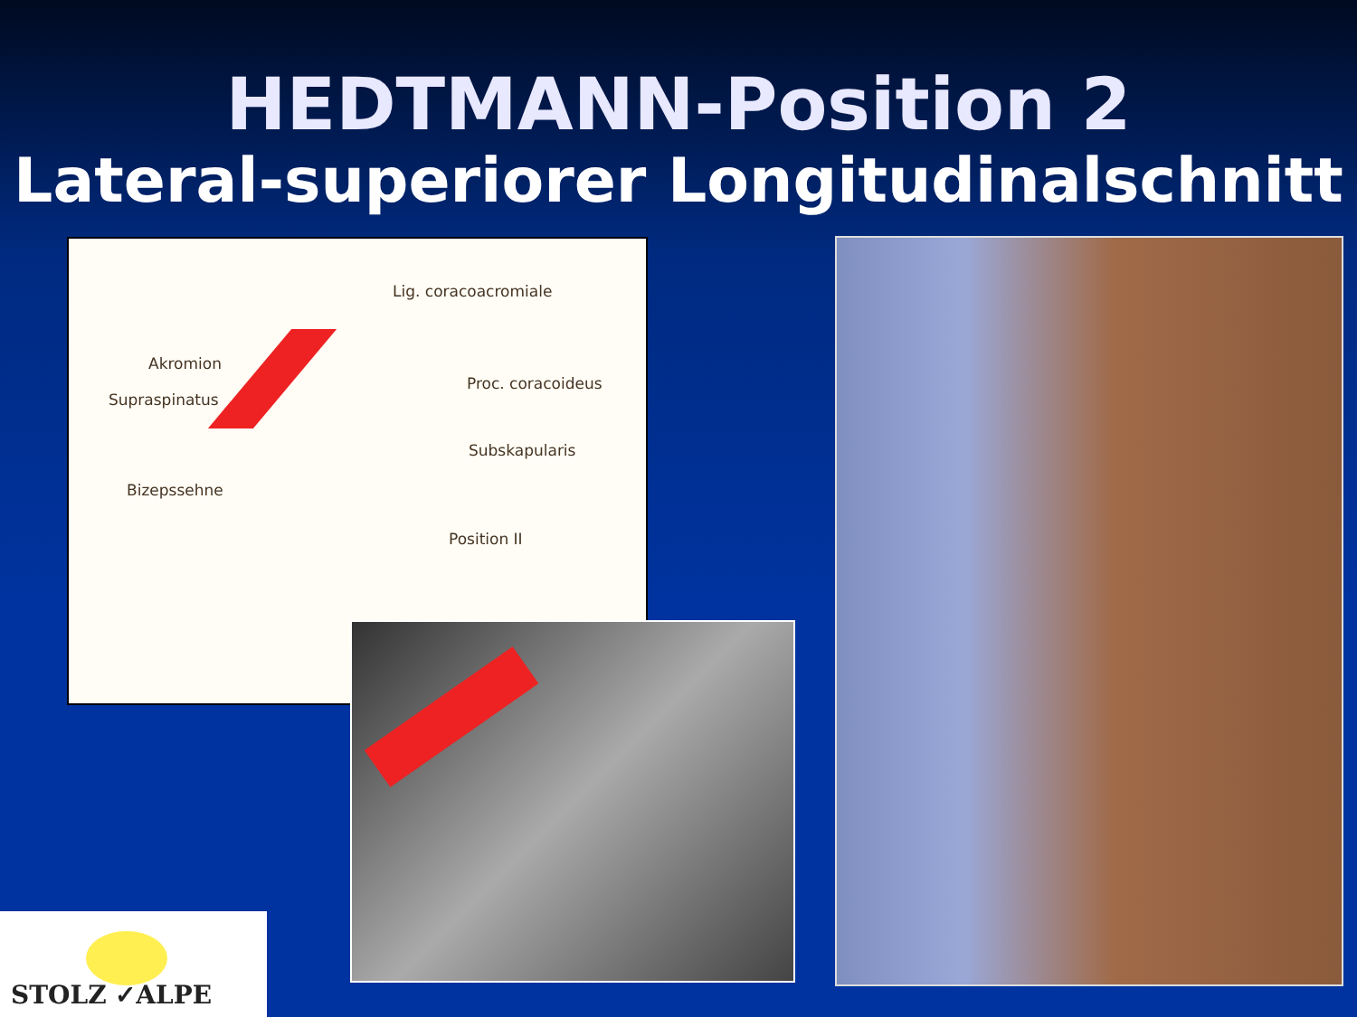HEDTMANN-Position 2
Lateral-superiorer Longitudinalschnitt
Lig. coracoacromiale
Akromion
Proc. coracoideus
Supraspinatus
Subskapularis
Bizepssehne
Position II
STOLZ ✓ALPE